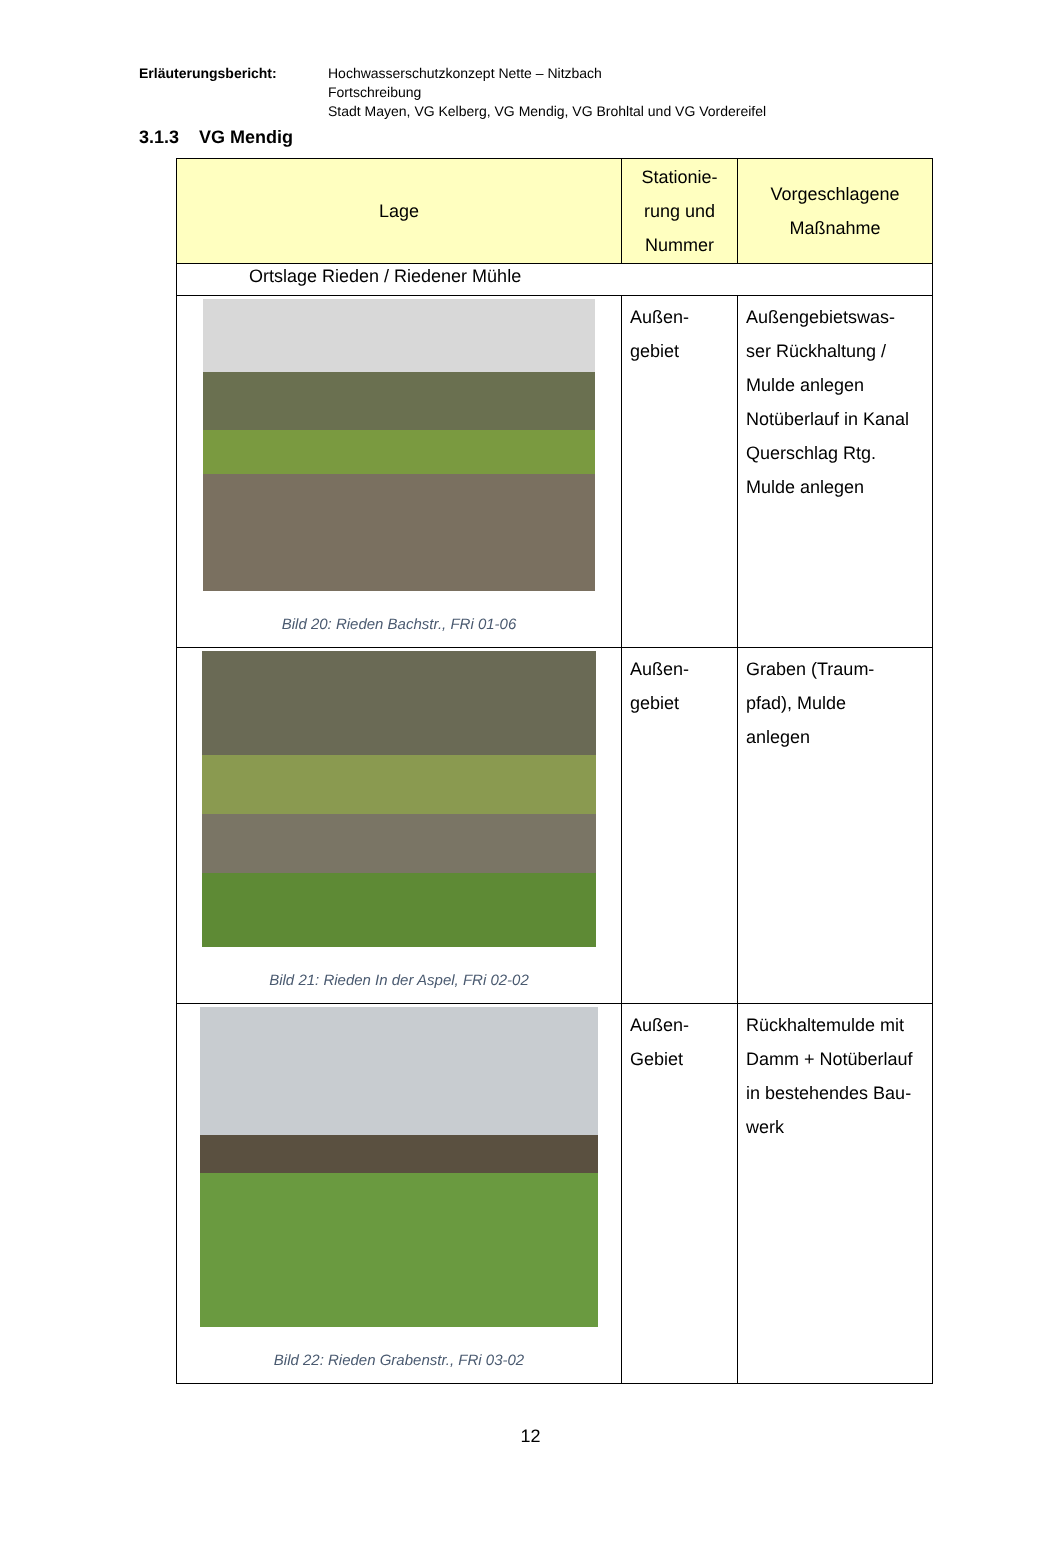Erläuterungsbericht: Hochwasserschutzkonzept Nette – Nitzbach
Fortschreibung
Stadt Mayen, VG Kelberg, VG Mendig, VG Brohltal und VG Vordereifel
3.1.3 VG Mendig
| Lage | Stationie- rung und Nummer | Vorgeschlagene Maßnahme |
| --- | --- | --- |
| Ortslage Rieden / Riedener Mühle | | |
| Bild 20: Rieden Bachstr., FRi 01-06 | Außen- gebiet | Außengebietswas- ser Rückhaltung / Mulde anlegen Notüberlauf in Kanal Querschlag Rtg. Mulde anlegen |
| Bild 21: Rieden In der Aspel, FRi 02-02 | Außen- gebiet | Graben (Traum- pfad), Mulde anlegen |
| Bild 22: Rieden Grabenstr., FRi 03-02 | Außen- Gebiet | Rückhaltemulde mit Damm + Notüberlauf in bestehendes Bau- werk |
12